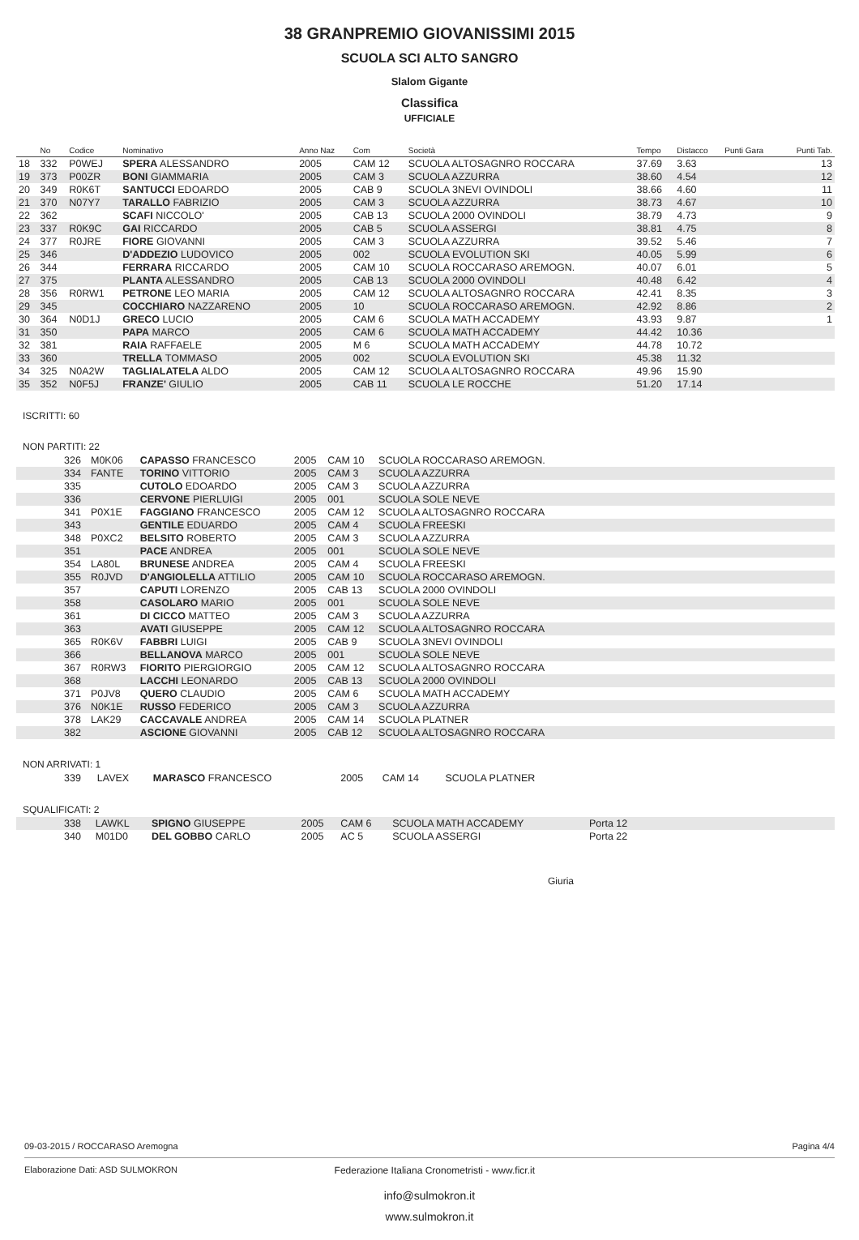38 GRANPREMIO GIOVANISSIMI 2015
SCUOLA SCI ALTO SANGRO
Slalom Gigante
Classifica
UFFICIALE
| | No | Codice | Nominativo | Anno Naz | Com | Società | Tempo | Distacco | Punti Gara | Punti Tab. |
| --- | --- | --- | --- | --- | --- | --- | --- | --- | --- | --- |
| 18 | 332 | P0WEJ | SPERA ALESSANDRO | 2005 | CAM 12 | SCUOLA ALTOSAGNRO ROCCARA | 37.69 | 3.63 | | 13 |
| 19 | 373 | P00ZR | BONI GIAMMARIA | 2005 | CAM 3 | SCUOLA AZZURRA | 38.60 | 4.54 | | 12 |
| 20 | 349 | R0K6T | SANTUCCI EDOARDO | 2005 | CAB 9 | SCUOLA 3NEVI OVINDOLI | 38.66 | 4.60 | | 11 |
| 21 | 370 | N07Y7 | TARALLO FABRIZIO | 2005 | CAM 3 | SCUOLA AZZURRA | 38.73 | 4.67 | | 10 |
| 22 | 362 | | SCAFI NICCOLO' | 2005 | CAB 13 | SCUOLA 2000 OVINDOLI | 38.79 | 4.73 | | 9 |
| 23 | 337 | R0K9C | GAI RICCARDO | 2005 | CAB 5 | SCUOLA ASSERGI | 38.81 | 4.75 | | 8 |
| 24 | 377 | R0JRE | FIORE GIOVANNI | 2005 | CAM 3 | SCUOLA AZZURRA | 39.52 | 5.46 | | 7 |
| 25 | 346 | | D'ADDEZIO LUDOVICO | 2005 | 002 | SCUOLA EVOLUTION SKI | 40.05 | 5.99 | | 6 |
| 26 | 344 | | FERRARA RICCARDO | 2005 | CAM 10 | SCUOLA ROCCARASO AREMOGN. | 40.07 | 6.01 | | 5 |
| 27 | 375 | | PLANTA ALESSANDRO | 2005 | CAB 13 | SCUOLA 2000 OVINDOLI | 40.48 | 6.42 | | 4 |
| 28 | 356 | R0RW1 | PETRONE LEO MARIA | 2005 | CAM 12 | SCUOLA ALTOSAGNRO ROCCARA | 42.41 | 8.35 | | 3 |
| 29 | 345 | | COCCHIARO NAZZARENO | 2005 | 10 | SCUOLA ROCCARASO AREMOGN. | 42.92 | 8.86 | | 2 |
| 30 | 364 | N0D1J | GRECO LUCIO | 2005 | CAM 6 | SCUOLA MATH ACCADEMY | 43.93 | 9.87 | | 1 |
| 31 | 350 | | PAPA MARCO | 2005 | CAM 6 | SCUOLA MATH ACCADEMY | 44.42 | 10.36 | | |
| 32 | 381 | | RAIA RAFFAELE | 2005 | M 6 | SCUOLA MATH ACCADEMY | 44.78 | 10.72 | | |
| 33 | 360 | | TRELLA TOMMASO | 2005 | 002 | SCUOLA EVOLUTION SKI | 45.38 | 11.32 | | |
| 34 | 325 | N0A2W | TAGLIALATELA ALDO | 2005 | CAM 12 | SCUOLA ALTOSAGNRO ROCCARA | 49.96 | 15.90 | | |
| 35 | 352 | N0F5J | FRANZE' GIULIO | 2005 | CAB 11 | SCUOLA LE ROCCHE | 51.20 | 17.14 | | |
ISCRITTI: 60
NON PARTITI: 22
| | 326 | M0K06 | CAPASSO FRANCESCO | 2005 | CAM 10 | SCUOLA ROCCARASO AREMOGN. | |
| | 334 | FANTE | TORINO VITTORIO | 2005 | CAM 3 | SCUOLA AZZURRA | |
| | 335 | | CUTOLO EDOARDO | 2005 | CAM 3 | SCUOLA AZZURRA | |
| | 336 | | CERVONE PIERLUIGI | 2005 | 001 | SCUOLA SOLE NEVE | |
| | 341 | P0X1E | FAGGIANO FRANCESCO | 2005 | CAM 12 | SCUOLA ALTOSAGNRO ROCCARA | |
| | 343 | | GENTILE EDUARDO | 2005 | CAM 4 | SCUOLA FREESKI | |
| | 348 | P0XC2 | BELSITO ROBERTO | 2005 | CAM 3 | SCUOLA AZZURRA | |
| | 351 | | PACE ANDREA | 2005 | 001 | SCUOLA SOLE NEVE | |
| | 354 | LA80L | BRUNESE ANDREA | 2005 | CAM 4 | SCUOLA FREESKI | |
| | 355 | R0JVD | D'ANGIOLELLA ATTILIO | 2005 | CAM 10 | SCUOLA ROCCARASO AREMOGN. | |
| | 357 | | CAPUTI LORENZO | 2005 | CAB 13 | SCUOLA 2000 OVINDOLI | |
| | 358 | | CASOLARO MARIO | 2005 | 001 | SCUOLA SOLE NEVE | |
| | 361 | | DI CICCO MATTEO | 2005 | CAM 3 | SCUOLA AZZURRA | |
| | 363 | | AVATI GIUSEPPE | 2005 | CAM 12 | SCUOLA ALTOSAGNRO ROCCARA | |
| | 365 | R0K6V | FABBRI LUIGI | 2005 | CAB 9 | SCUOLA 3NEVI OVINDOLI | |
| | 366 | | BELLANOVA MARCO | 2005 | 001 | SCUOLA SOLE NEVE | |
| | 367 | R0RW3 | FIORITO PIERGIORGIO | 2005 | CAM 12 | SCUOLA ALTOSAGNRO ROCCARA | |
| | 368 | | LACCHI LEONARDO | 2005 | CAB 13 | SCUOLA 2000 OVINDOLI | |
| | 371 | P0JV8 | QUERO CLAUDIO | 2005 | CAM 6 | SCUOLA MATH ACCADEMY | |
| | 376 | N0K1E | RUSSO FEDERICO | 2005 | CAM 3 | SCUOLA AZZURRA | |
| | 378 | LAK29 | CACCAVALE ANDREA | 2005 | CAM 14 | SCUOLA PLATNER | |
| | 382 | | ASCIONE GIOVANNI | 2005 | CAB 12 | SCUOLA ALTOSAGNRO ROCCARA | |
NON ARRIVATI: 1
| | 339 | LAVEX | MARASCO FRANCESCO | 2005 | CAM 14 | SCUOLA PLATNER | |
SQUALIFICATI: 2
| | 338 | LAWKL | SPIGNO GIUSEPPE | 2005 | CAM 6 | SCUOLA MATH ACCADEMY | Porta 12 |
| | 340 | M01D0 | DEL GOBBO CARLO | 2005 | AC 5 | SCUOLA ASSERGI | Porta 22 |
Giuria
09-03-2015 / ROCCARASO Aremogna Pagina 4/4
Elaborazione Dati: ASD SULMOKRON Federazione Italiana Cronometristi - www.ficr.it
info@sulmokron.it
www.sulmokron.it